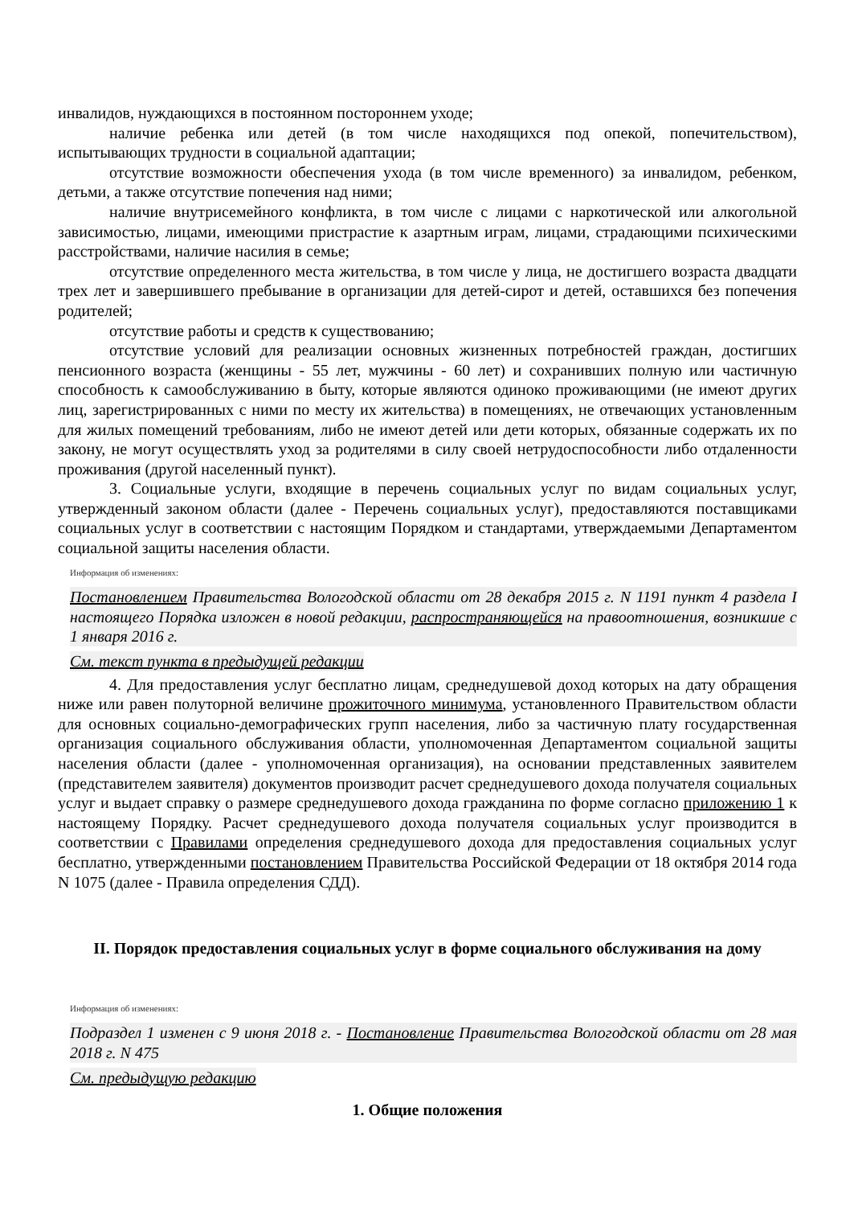инвалидов, нуждающихся в постоянном постороннем уходе;
наличие ребенка или детей (в том числе находящихся под опекой, попечительством), испытывающих трудности в социальной адаптации;
отсутствие возможности обеспечения ухода (в том числе временного) за инвалидом, ребенком, детьми, а также отсутствие попечения над ними;
наличие внутрисемейного конфликта, в том числе с лицами с наркотической или алкогольной зависимостью, лицами, имеющими пристрастие к азартным играм, лицами, страдающими психическими расстройствами, наличие насилия в семье;
отсутствие определенного места жительства, в том числе у лица, не достигшего возраста двадцати трех лет и завершившего пребывание в организации для детей-сирот и детей, оставшихся без попечения родителей;
отсутствие работы и средств к существованию;
отсутствие условий для реализации основных жизненных потребностей граждан, достигших пенсионного возраста (женщины - 55 лет, мужчины - 60 лет) и сохранивших полную или частичную способность к самообслуживанию в быту, которые являются одиноко проживающими (не имеют других лиц, зарегистрированных с ними по месту их жительства) в помещениях, не отвечающих установленным для жилых помещений требованиям, либо не имеют детей или дети которых, обязанные содержать их по закону, не могут осуществлять уход за родителями в силу своей нетрудоспособности либо отдаленности проживания (другой населенный пункт).
3. Социальные услуги, входящие в перечень социальных услуг по видам социальных услуг, утвержденный законом области (далее - Перечень социальных услуг), предоставляются поставщиками социальных услуг в соответствии с настоящим Порядком и стандартами, утверждаемыми Департаментом социальной защиты населения области.
Информация об изменениях:
Постановлением Правительства Вологодской области от 28 декабря 2015 г. N 1191 пункт 4 раздела I настоящего Порядка изложен в новой редакции, распространяющейся на правоотношения, возникшие с 1 января 2016 г.
См. текст пункта в предыдущей редакции
4. Для предоставления услуг бесплатно лицам, среднедушевой доход которых на дату обращения ниже или равен полуторной величине прожиточного минимума, установленного Правительством области для основных социально-демографических групп населения, либо за частичную плату государственная организация социального обслуживания области, уполномоченная Департаментом социальной защиты населения области (далее - уполномоченная организация), на основании представленных заявителем (представителем заявителя) документов производит расчет среднедушевого дохода получателя социальных услуг и выдает справку о размере среднедушевого дохода гражданина по форме согласно приложению 1 к настоящему Порядку. Расчет среднедушевого дохода получателя социальных услуг производится в соответствии с Правилами определения среднедушевого дохода для предоставления социальных услуг бесплатно, утвержденными постановлением Правительства Российской Федерации от 18 октября 2014 года N 1075 (далее - Правила определения СДД).
II. Порядок предоставления социальных услуг в форме социального обслуживания на дому
Информация об изменениях:
Подраздел 1 изменен с 9 июня 2018 г. - Постановление Правительства Вологодской области от 28 мая 2018 г. N 475
См. предыдущую редакцию
1. Общие положения